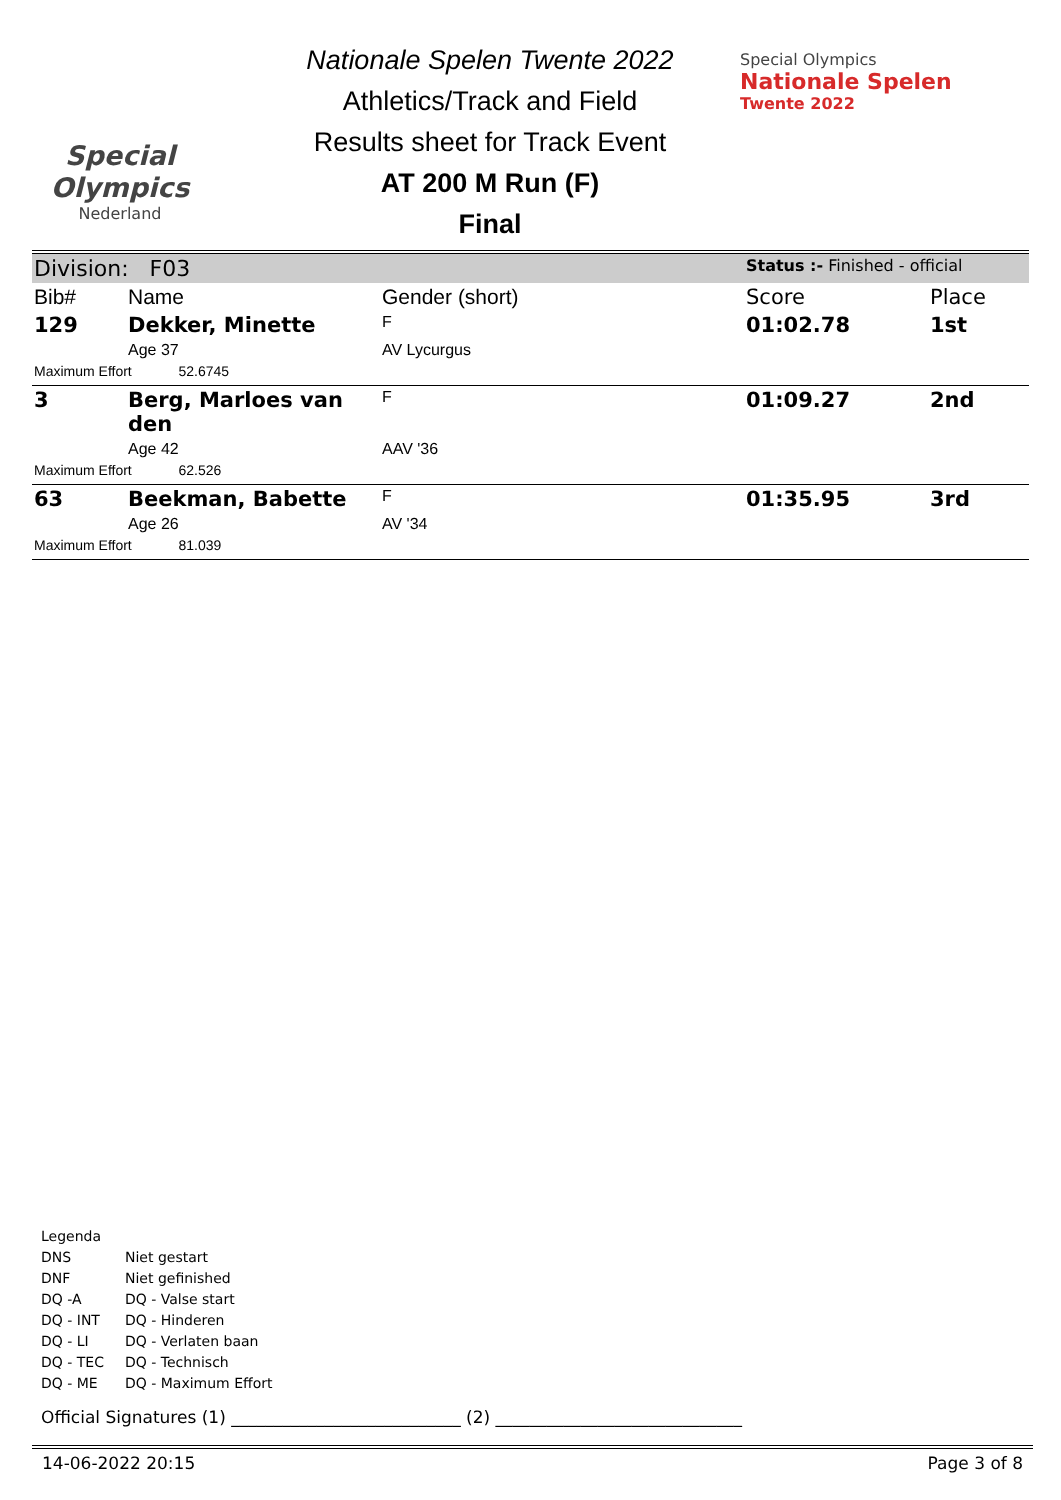Special
Olympics
Nederland
Nationale Spelen Twente 2022
Athletics/Track and Field
Results sheet for Track Event
AT 200 M Run (F)
Final
Special Olympics
Nationale Spelen
Twente 2022
| Division: F03 | | | Status :- Finished - official | |
| Bib# | Name | Gender (short) | Score | Place |
| 129 | Dekker, Minette | F | 01:02.78 | 1st |
| | Age 37 | AV Lycurgus | | |
| Maximum Effort 52.6745 | | | | |
| 3 | Berg, Marloes van den | F | 01:09.27 | 2nd |
| | Age 42 | AAV '36 | | |
| Maximum Effort 62.526 | | | | |
| 63 | Beekman, Babette | F | 01:35.95 | 3rd |
| | Age 26 | AV '34 | | |
| Maximum Effort 81.039 | | | | |
Legenda
| DNS | Niet gestart |
| DNF | Niet gefinished |
| DQ -A | DQ - Valse start |
| DQ - INT | DQ - Hinderen |
| DQ - LI | DQ - Verlaten baan |
| DQ - TEC | DQ - Technisch |
| DQ - ME | DQ - Maximum Effort |
Official Signatures (1) ___________________________ (2) _____________________________
14-06-2022 20:15 Page 3 of 8